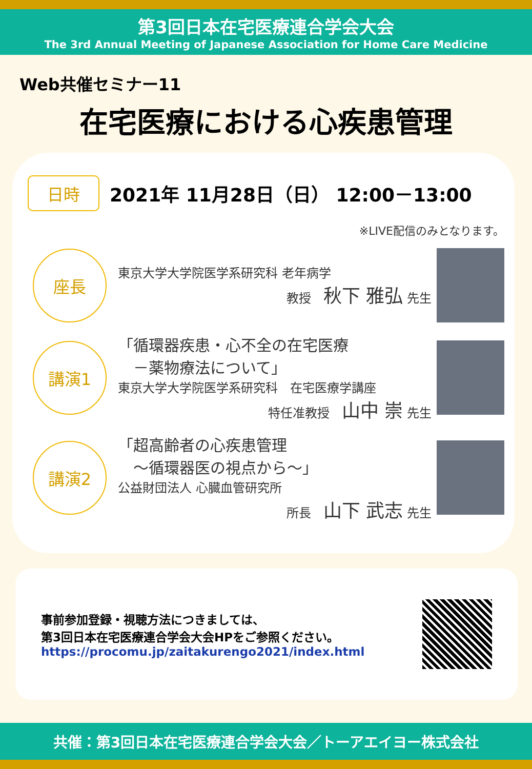第3回日本在宅医療連合学会大会
The 3rd Annual Meeting of Japanese Association for Home Care Medicine
Web共催セミナー11
在宅医療における心疾患管理
日時
2021年 11月28日（日） 12:00－13:00
※LIVE配信のみとなります。
座長
東京大学大学院医学系研究科 老年病学
教授　秋下 雅弘 先生
講演1
「循環器疾患・心不全の在宅医療
　－薬物療法について」
東京大学大学院医学系研究科　在宅医療学講座
特任准教授　山中 崇 先生
講演2
「超高齢者の心疾患管理
　～循環器医の視点から～」
公益財団法人 心臓血管研究所
所長　山下 武志 先生
事前参加登録・視聴方法につきましては、
第3回日本在宅医療連合学会大会HPをご参照ください。
https://procomu.jp/zaitakurengo2021/index.html
共催：第3回日本在宅医療連合学会大会／トーアエイヨー株式会社